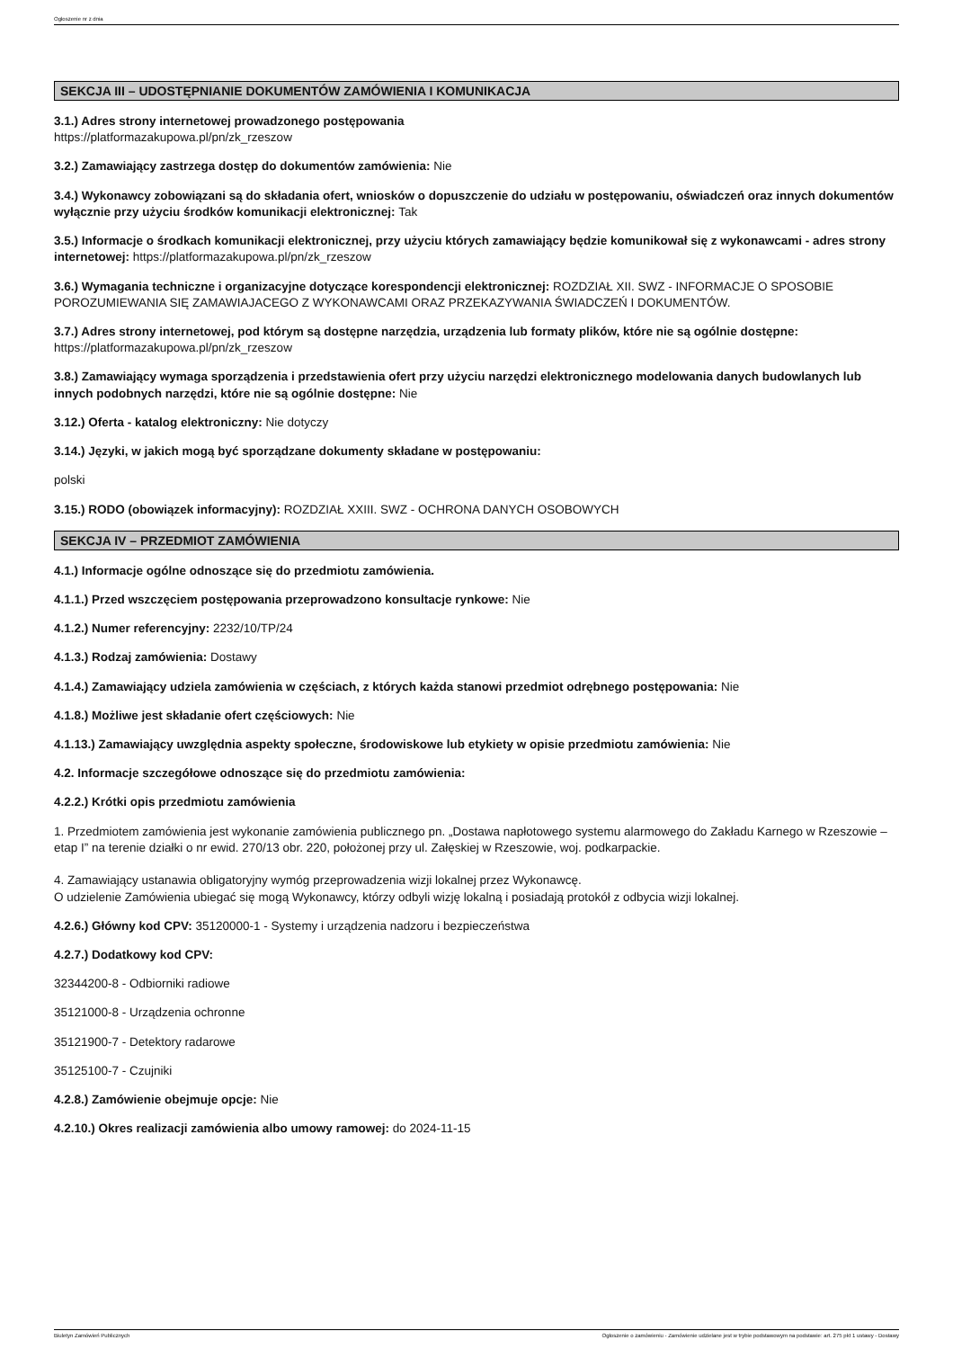Ogłoszenie nr z dnia
SEKCJA III – UDOSTĘPNIANIE DOKUMENTÓW ZAMÓWIENIA I KOMUNIKACJA
3.1.) Adres strony internetowej prowadzonego postępowania
https://platformazakupowa.pl/pn/zk_rzeszow
3.2.) Zamawiający zastrzega dostęp do dokumentów zamówienia: Nie
3.4.) Wykonawcy zobowiązani są do składania ofert, wniosków o dopuszczenie do udziału w postępowaniu, oświadczeń oraz innych dokumentów wyłącznie przy użyciu środków komunikacji elektronicznej: Tak
3.5.) Informacje o środkach komunikacji elektronicznej, przy użyciu których zamawiający będzie komunikował się z wykonawcami - adres strony internetowej: https://platformazakupowa.pl/pn/zk_rzeszow
3.6.) Wymagania techniczne i organizacyjne dotyczące korespondencji elektronicznej: ROZDZIAŁ XII. SWZ - INFORMACJE O SPOSOBIE POROZUMIEWANIA SIĘ ZAMAWIAJACEGO Z WYKONAWCAMI ORAZ PRZEKAZYWANIA ŚWIADCZEŃ I DOKUMENTÓW.
3.7.) Adres strony internetowej, pod którym są dostępne narzędzia, urządzenia lub formaty plików, które nie są ogólnie dostępne: https://platformazakupowa.pl/pn/zk_rzeszow
3.8.) Zamawiający wymaga sporządzenia i przedstawienia ofert przy użyciu narzędzi elektronicznego modelowania danych budowlanych lub innych podobnych narzędzi, które nie są ogólnie dostępne: Nie
3.12.) Oferta - katalog elektroniczny: Nie dotyczy
3.14.) Języki, w jakich mogą być sporządzane dokumenty składane w postępowaniu:
polski
3.15.) RODO (obowiązek informacyjny): ROZDZIAŁ XXIII. SWZ - OCHRONA DANYCH OSOBOWYCH
SEKCJA IV – PRZEDMIOT ZAMÓWIENIA
4.1.) Informacje ogólne odnoszące się do przedmiotu zamówienia.
4.1.1.) Przed wszczęciem postępowania przeprowadzono konsultacje rynkowe: Nie
4.1.2.) Numer referencyjny: 2232/10/TP/24
4.1.3.) Rodzaj zamówienia: Dostawy
4.1.4.) Zamawiający udziela zamówienia w częściach, z których każda stanowi przedmiot odrębnego postępowania: Nie
4.1.8.) Możliwe jest składanie ofert częściowych: Nie
4.1.13.) Zamawiający uwzględnia aspekty społeczne, środowiskowe lub etykiety w opisie przedmiotu zamówienia: Nie
4.2. Informacje szczegółowe odnoszące się do przedmiotu zamówienia:
4.2.2.) Krótki opis przedmiotu zamówienia
1. Przedmiotem zamówienia jest wykonanie zamówienia publicznego pn. „Dostawa napłotowego systemu alarmowego do Zakładu Karnego w Rzeszowie – etap I” na terenie działki o nr ewid. 270/13 obr. 220, położonej przy ul. Załęskiej w Rzeszowie, woj. podkarpackie.
4. Zamawiający ustanawia obligatoryjny wymóg przeprowadzenia wizji lokalnej przez Wykonawcę.
O udzielenie Zamówienia ubiegać się mogą Wykonawcy, którzy odbyli wizję lokalną i posiadają protokół z odbycia wizji lokalnej.
4.2.6.) Główny kod CPV: 35120000-1 - Systemy i urządzenia nadzoru i bezpieczeństwa
4.2.7.) Dodatkowy kod CPV:
32344200-8 - Odbiorniki radiowe
35121000-8 - Urządzenia ochronne
35121900-7 - Detektory radarowe
35125100-7 - Czujniki
4.2.8.) Zamówienie obejmuje opcje: Nie
4.2.10.) Okres realizacji zamówienia albo umowy ramowej: do 2024-11-15
Biuletyn Zamówień Publicznych Ogłoszenie o zamówieniu - Zamówienie udzielane jest w trybie podstawowym na podstawie: art. 275 pkt 1 ustawy - Dostawy